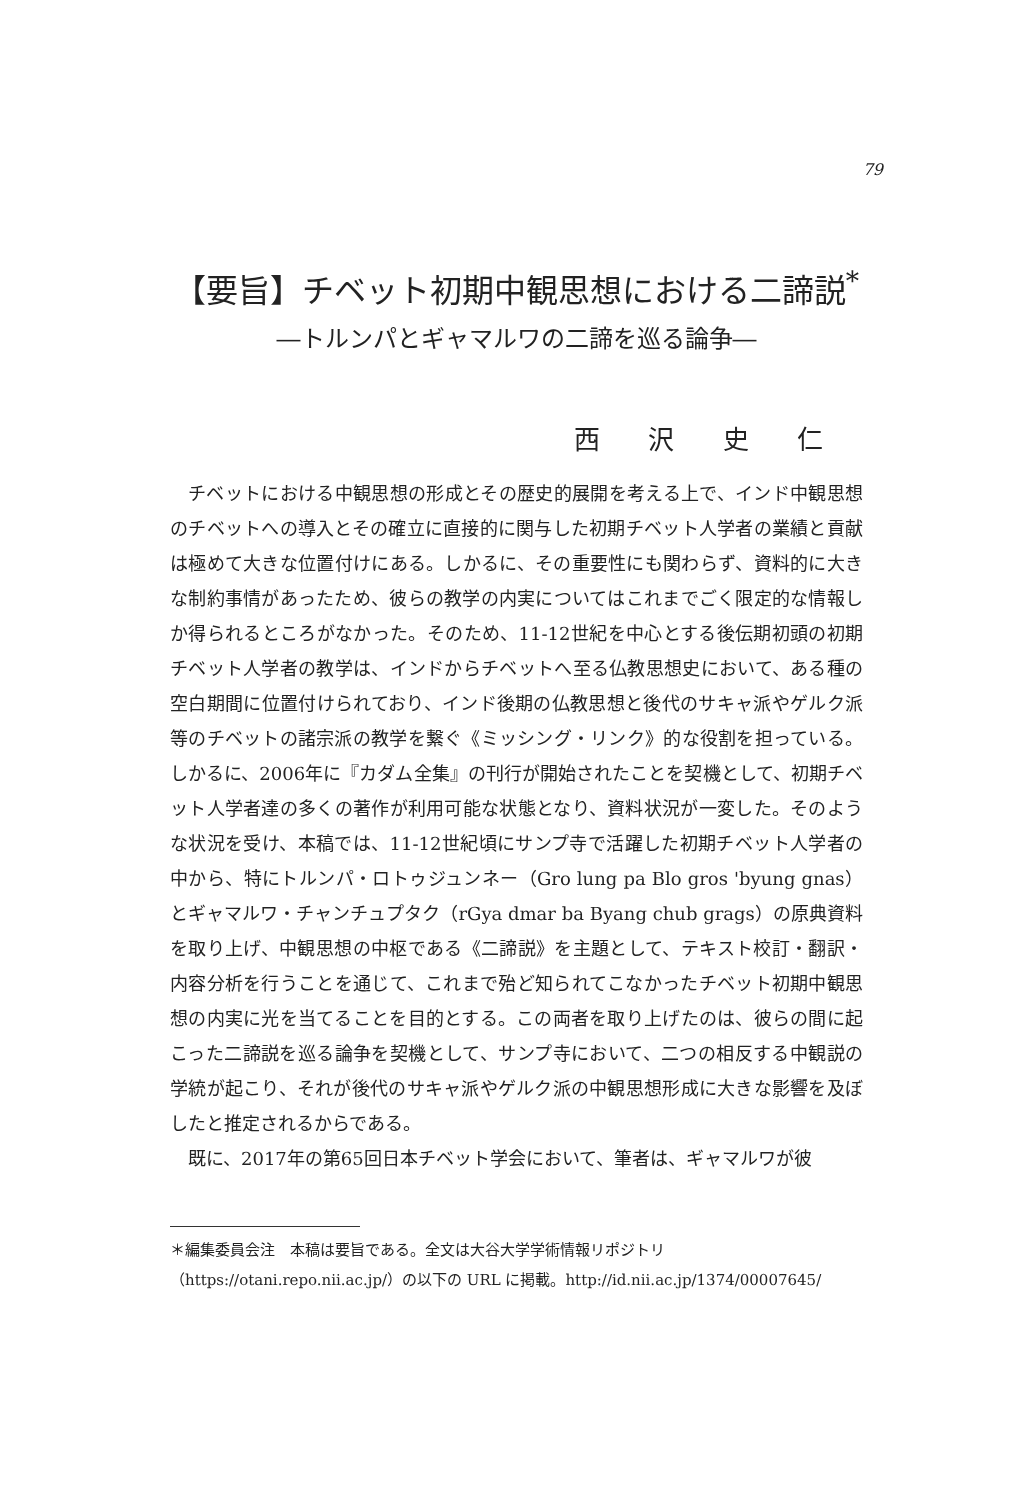79
【要旨】チベット初期中観思想における二諦説<sup>*</sup>
―トルンパとギャマルワの二諦を巡る論争―
西 沢 史 仁
チベットにおける中観思想の形成とその歴史的展開を考える上で、インド中観思想のチベットへの導入とその確立に直接的に関与した初期チベット人学者の業績と貢献は極めて大きな位置付けにある。しかるに、その重要性にも関わらず、資料的に大きな制約事情があったため、彼らの教学の内実についてはこれまでごく限定的な情報しか得られるところがなかった。そのため、11-12世紀を中心とする後伝期初頭の初期チベット人学者の教学は、インドからチベットへ至る仏教思想史において、ある種の空白期間に位置付けられており、インド後期の仏教思想と後代のサキャ派やゲルク派等のチベットの諸宗派の教学を繋ぐ《ミッシング・リンク》的な役割を担っている。しかるに、2006年に『カダム全集』の刊行が開始されたことを契機として、初期チベット人学者達の多くの著作が利用可能な状態となり、資料状況が一変した。そのような状況を受け、本稿では、11-12世紀頃にサンプ寺で活躍した初期チベット人学者の中から、特にトルンパ・ロトゥジュンネー（Gro lung pa Blo gros 'byung gnas）とギャマルワ・チャンチュプタク（rGya dmar ba Byang chub grags）の原典資料を取り上げ、中観思想の中枢である《二諦説》を主題として、テキスト校訂・翻訳・内容分析を行うことを通じて、これまで殆ど知られてこなかったチベット初期中観思想の内実に光を当てることを目的とする。この両者を取り上げたのは、彼らの間に起こった二諦説を巡る論争を契機として、サンプ寺において、二つの相反する中観説の学統が起こり、それが後代のサキャ派やゲルク派の中観思想形成に大きな影響を及ぼしたと推定されるからである。
既に、2017年の第65回日本チベット学会において、筆者は、ギャマルワが彼
＊編集委員会注　本稿は要旨である。全文は大谷大学学術情報リポジトリ
（https://otani.repo.nii.ac.jp/）の以下の URL に掲載。http://id.nii.ac.jp/1374/00007645/